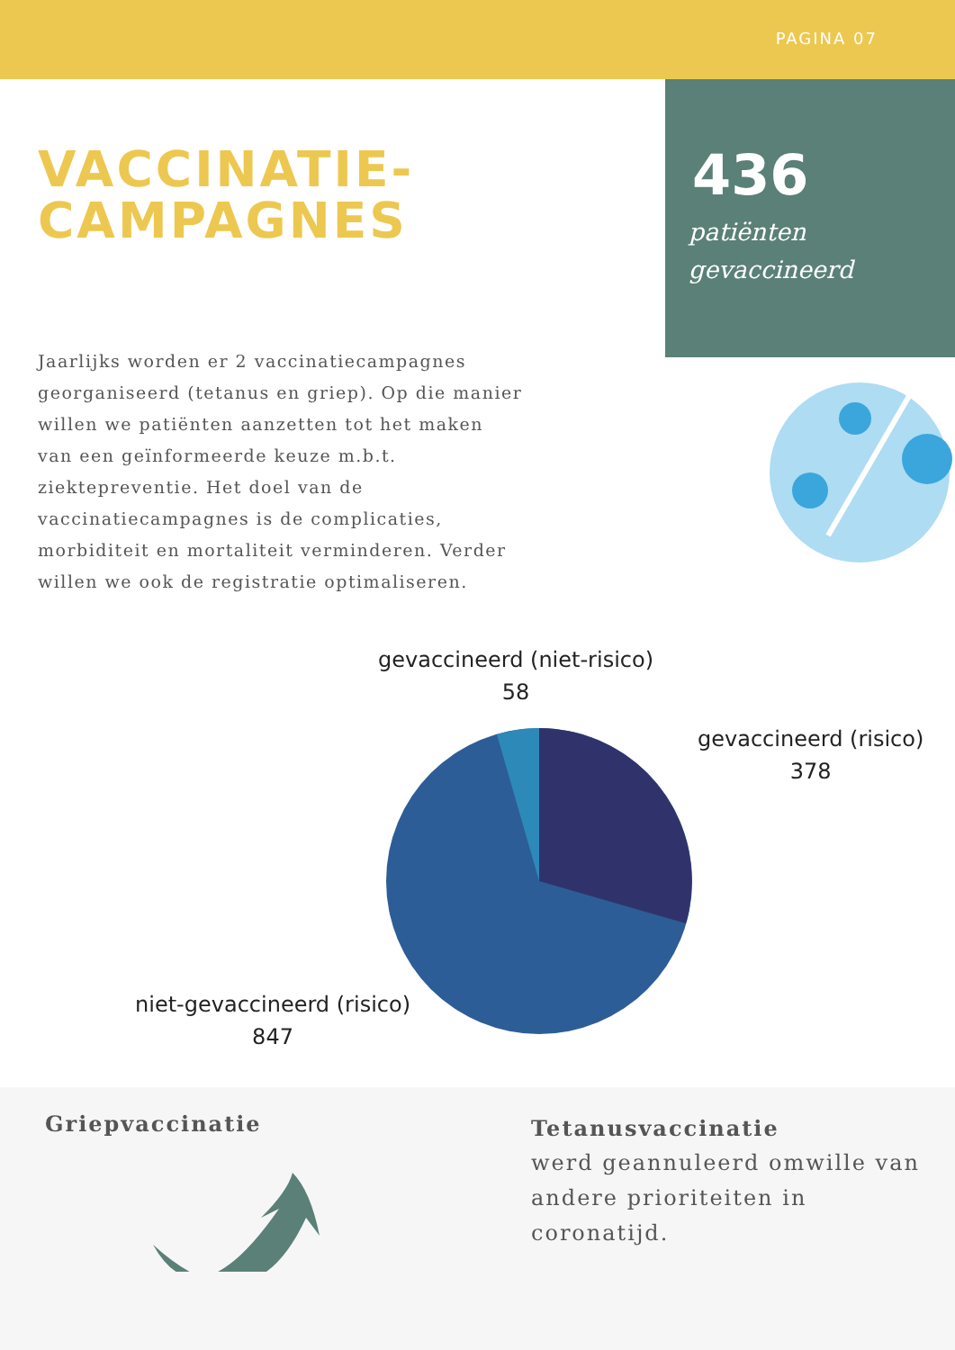PAGINA 07
436
patiënten
gevaccineerd
VACCINATIE-
CAMPAGNES
Jaarlijks worden er 2 vaccinatiecampagnes georganiseerd (tetanus en griep). Op die manier willen we patiënten aanzetten tot het maken van een geïnformeerde keuze m.b.t. ziektepreventie. Het doel van de vaccinatiecampagnes is de complicaties, morbiditeit en mortaliteit verminderen. Verder willen we ook de registratie optimaliseren.
gevaccineerd (niet-risico)
58
gevaccineerd (risico)
378
niet-gevaccineerd (risico)
847
Griepvaccinatie
Tetanusvaccinatie
werd geannuleerd omwille van andere prioriteiten in coronatijd.